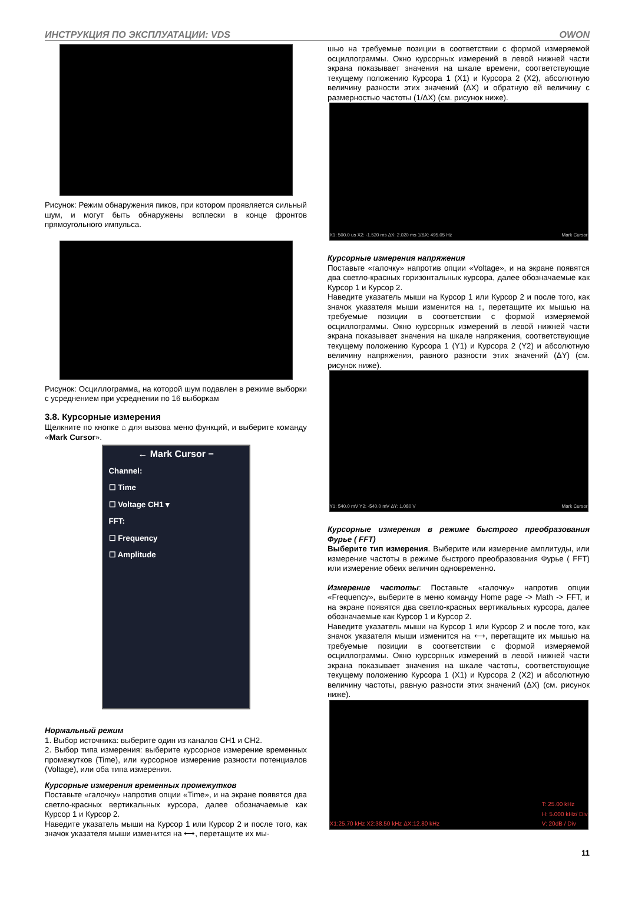ИНСТРУКЦИЯ ПО ЭКСПЛУАТАЦИИ: VDS OWON
Рисунок: Режим обнаружения пиков, при котором проявляется сильный шум, и могут быть обнаружены всплески в конце фронтов прямоугольного импульса.
Рисунок: Осциллограмма, на которой шум подавлен в режиме выборки с усреднением при усреднении по 16 выборкам
3.8. Курсорные измерения
Щелкните по кнопке ⌂ для вызова меню функций, и выберите команду «Mark Cursor».
← Mark Cursor −
Channel:
☐ Time
☐ Voltage CH1 ▾
FFT:
☐ Frequency
☐ Amplitude
Нормальный режим
1. Выбор источника: выберите один из каналов CH1 и CH2.
2. Выбор типа измерения: выберите курсорное измерение временных промежутков (Time), или курсорное измерение разности потенциалов (Voltage), или оба типа измерения.
Курсорные измерения временных промежутков
Поставьте «галочку» напротив опции «Time», и на экране появятся два светло-красных вертикальных курсора, далее обозначаемые как Курсор 1 и Курсор 2.
Наведите указатель мыши на Курсор 1 или Курсор 2 и после того, как значок указателя мыши изменится на ⟷, перетащите их мы-
шью на требуемые позиции в соответствии с формой измеряемой осциллограммы. Окно курсорных измерений в левой нижней части экрана показывает значения на шкале времени, соответствующие текущему положению Курсора 1 (X1) и Курсора 2 (X2), абсолютную величину разности этих значений (ΔX) и обратную ей величину с размерностью частоты (1/ΔX) (см. рисунок ниже).
X1: 500.0 us X2: -1.520 ms ΔX: 2.020 ms 1/ΔX: 495.05 Hz Mark Cursor
Курсорные измерения напряжения
Поставьте «галочку» напротив опции «Voltage», и на экране появятся два светло-красных горизонтальных курсора, далее обозначаемые как Курсор 1 и Курсор 2.
Наведите указатель мыши на Курсор 1 или Курсор 2 и после того, как значок указателя мыши изменится на ↕, перетащите их мышью на требуемые позиции в соответствии с формой измеряемой осциллограммы. Окно курсорных измерений в левой нижней части экрана показывает значения на шкале напряжения, соответствующие текущему положению Курсора 1 (Y1) и Курсора 2 (Y2) и абсолютную величину напряжения, равного разности этих значений (ΔY) (см. рисунок ниже).
Y1: 540.0 mV Y2: -540.0 mV ΔY: 1.080 V Mark Cursor
Курсорные измерения в режиме быстрого преобразования Фурье ( FFT)
Выберите тип измерения. Выберите или измерение амплитуды, или измерение частоты в режиме быстрого преобразования Фурье ( FFT) или измерение обеих величин одновременно.
Измерение частоты: Поставьте «галочку» напротив опции «Frequency», выберите в меню команду Home page -> Math -> FFT, и на экране появятся два светло-красных вертикальных курсора, далее обозначаемые как Курсор 1 и Курсор 2.
Наведите указатель мыши на Курсор 1 или Курсор 2 и после того, как значок указателя мыши изменится на ⟷, перетащите их мышью на требуемые позиции в соответствии с формой измеряемой осциллограммы. Окно курсорных измерений в левой нижней части экрана показывает значения на шкале частоты, соответствующие текущему положению Курсора 1 (X1) и Курсора 2 (X2) и абсолютную величину частоты, равную разности этих значений (ΔX) (см. рисунок ниже).
X1:25.70 kHz X2:38.50 kHz ΔX:12.80 kHz T: 25.00 kHz
H: 5.000 kHz/ Div
V: 20dB / Div
11